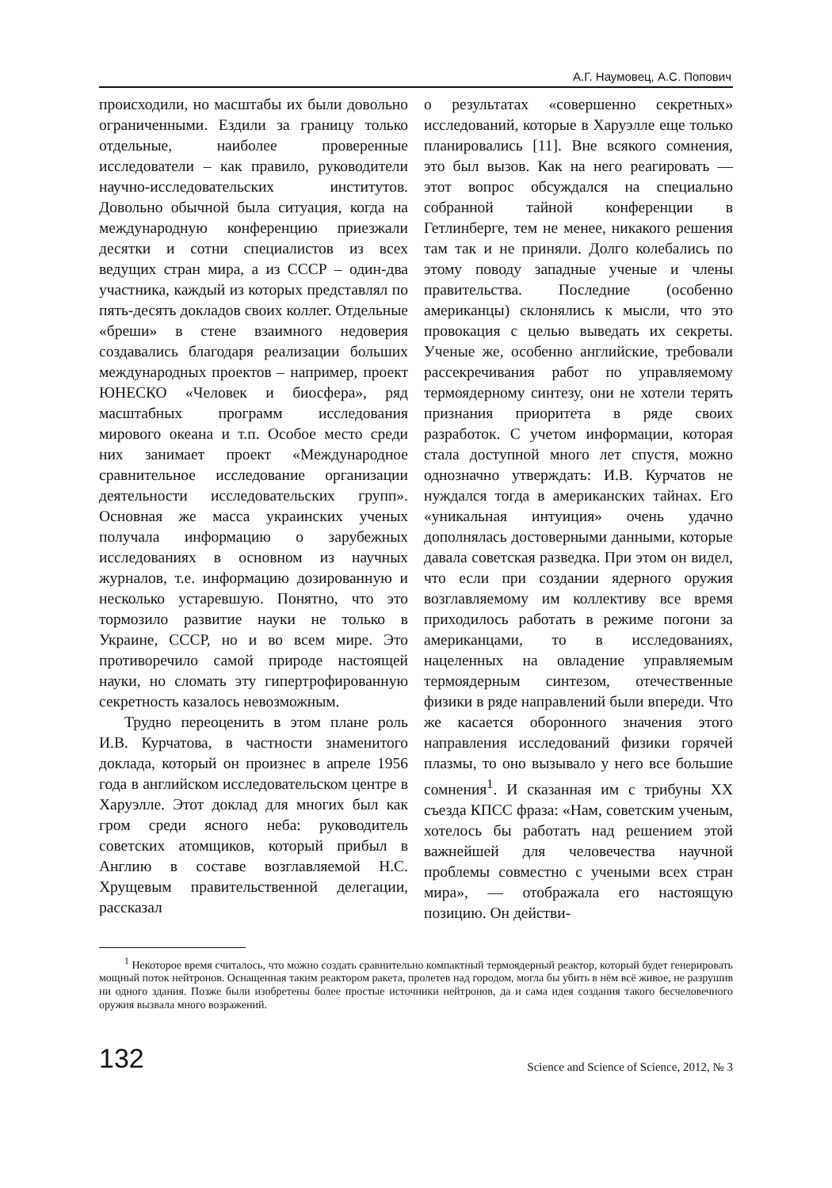А.Г. Наумовец, А.С. Попович
происходили, но масштабы их были довольно ограниченными. Ездили за границу только отдельные, наиболее проверенные исследователи – как правило, руководители научно-исследовательских институтов. Довольно обычной была ситуация, когда на международную конференцию приезжали десятки и сотни специалистов из всех ведущих стран мира, а из СССР – один-два участника, каждый из которых представлял по пять-десять докладов своих коллег. Отдельные «бреши» в стене взаимного недоверия создавались благодаря реализации больших международных проектов – например, проект ЮНЕСКО «Человек и биосфера», ряд масштабных программ исследования мирового океана и т.п. Особое место среди них занимает проект «Международное сравнительное исследование организации деятельности исследовательских групп». Основная же масса украинских ученых получала информацию о зарубежных исследованиях в основном из научных журналов, т.е. информацию дозированную и несколько устаревшую. Понятно, что это тормозило развитие науки не только в Украине, СССР, но и во всем мире. Это противоречило самой природе настоящей науки, но сломать эту гипертрофированную секретность казалось невозможным.
Трудно переоценить в этом плане роль И.В. Курчатова, в частности знаменитого доклада, который он произнес в апреле 1956 года в английском исследовательском центре в Харуэлле. Этот доклад для многих был как гром среди ясного неба: руководитель советских атомщиков, который прибыл в Англию в составе возглавляемой Н.С. Хрущевым правительственной делегации, рассказал
о результатах «совершенно секретных» исследований, которые в Харуэлле еще только планировались [11]. Вне всякого сомнения, это был вызов. Как на него реагировать — этот вопрос обсуждался на специально собранной тайной конференции в Гетлинберге, тем не менее, никакого решения там так и не приняли. Долго колебались по этому поводу западные ученые и члены правительства. Последние (особенно американцы) склонялись к мысли, что это провокация с целью выведать их секреты. Ученые же, особенно английские, требовали рассекречивания работ по управляемому термоядерному синтезу, они не хотели терять признания приоритета в ряде своих разработок. С учетом информации, которая стала доступной много лет спустя, можно однозначно утверждать: И.В. Курчатов не нуждался тогда в американских тайнах. Его «уникальная интуиция» очень удачно дополнялась достоверными данными, которые давала советская разведка. При этом он видел, что если при создании ядерного оружия возглавляемому им коллективу все время приходилось работать в режиме погони за американцами, то в исследованиях, нацеленных на овладение управляемым термоядерным синтезом, отечественные физики в ряде направлений были впереди. Что же касается оборонного значения этого направления исследований физики горячей плазмы, то оно вызывало у него все большие сомнения<sup>1</sup>. И сказанная им с трибуны XX съезда КПСС фраза: «Нам, советским ученым, хотелось бы работать над решением этой важнейшей для человечества научной проблемы совместно с учеными всех стран мира», — отображала его настоящую позицию. Он действи-
<sup>1</sup> Некоторое время считалось, что можно создать сравнительно компактный термоядерный реактор, который будет генерировать мощный поток нейтронов. Оснащенная таким реактором ракета, пролетев над городом, могла бы убить в нём всё живое, не разрушив ни одного здания. Позже были изобретены более простые источники нейтронов, да и сама идея создания такого бесчеловечного оружия вызвала много возражений.
132 Science and Science of Science, 2012, № 3